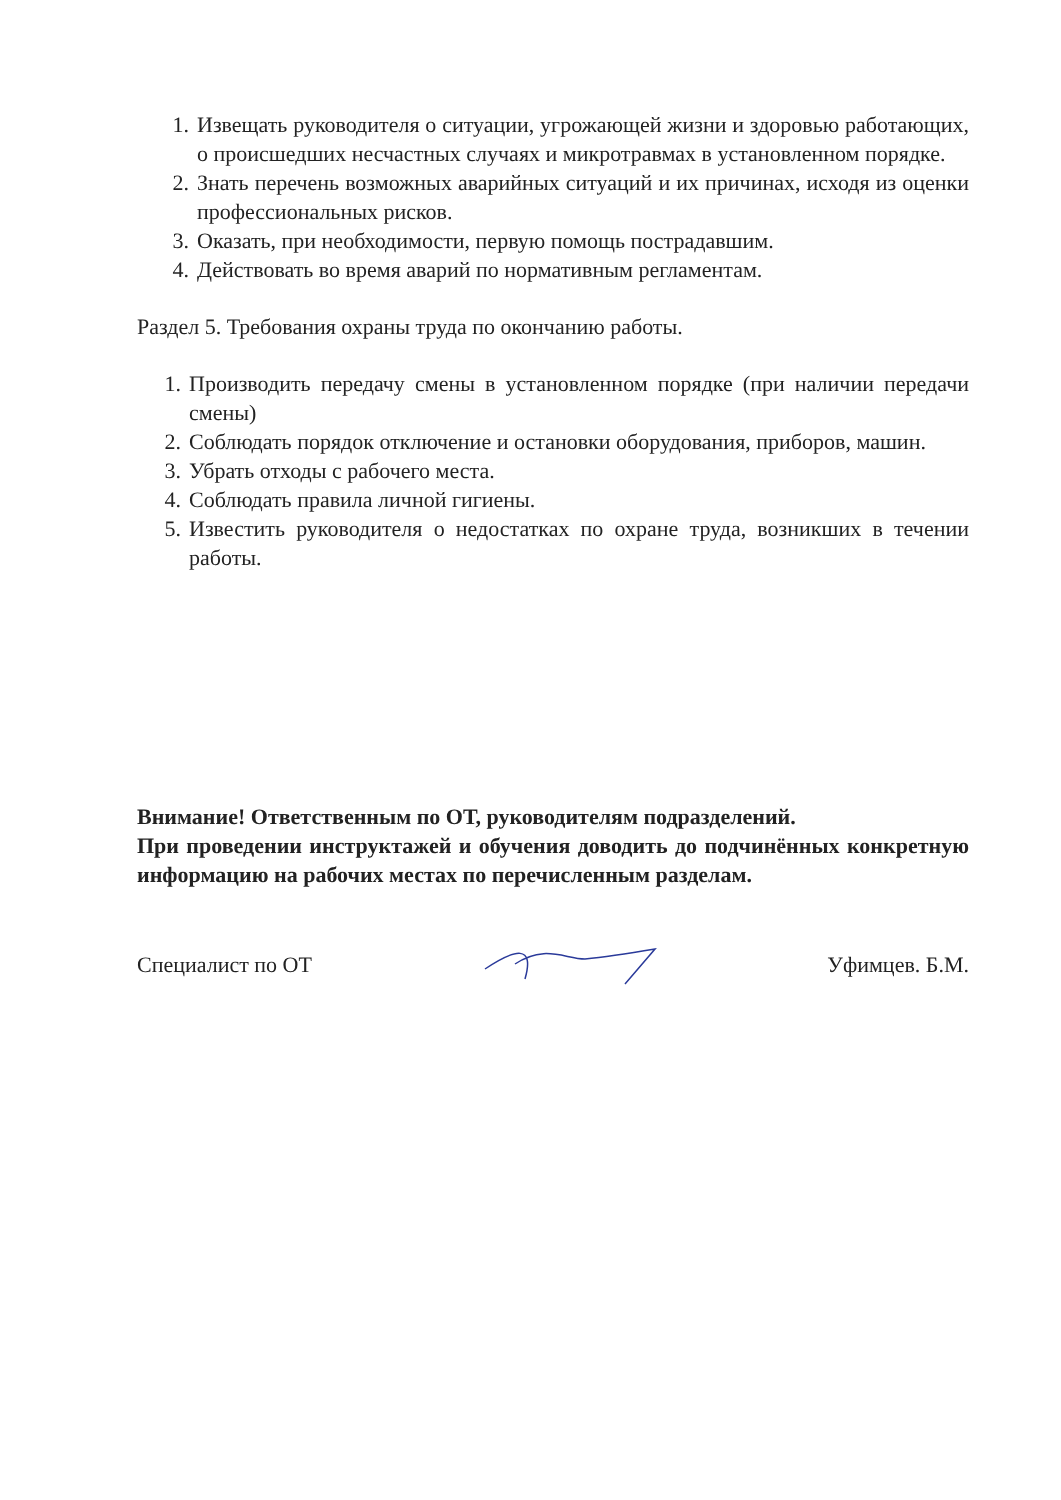1. Извещать руководителя о ситуации, угрожающей жизни и здоровью работающих, о происшедших несчастных случаях и микротравмах в установленном порядке.
2. Знать перечень возможных аварийных ситуаций и их причинах, исходя из оценки профессиональных рисков.
3. Оказать, при необходимости, первую помощь пострадавшим.
4. Действовать во время аварий по нормативным регламентам.
Раздел 5. Требования охраны труда по окончанию работы.
1. Производить передачу смены в установленном порядке (при наличии передачи смены)
2. Соблюдать порядок отключение и остановки оборудования, приборов, машин.
3. Убрать отходы с рабочего места.
4. Соблюдать правила личной гигиены.
5. Известить руководителя о недостатках по охране труда, возникших в течении работы.
Внимание! Ответственным по ОТ, руководителям подразделений.
При проведении инструктажей и обучения доводить до подчинённых конкретную информацию на рабочих местах по перечисленным разделам.
Специалист по ОТ Уфимцев. Б.М.